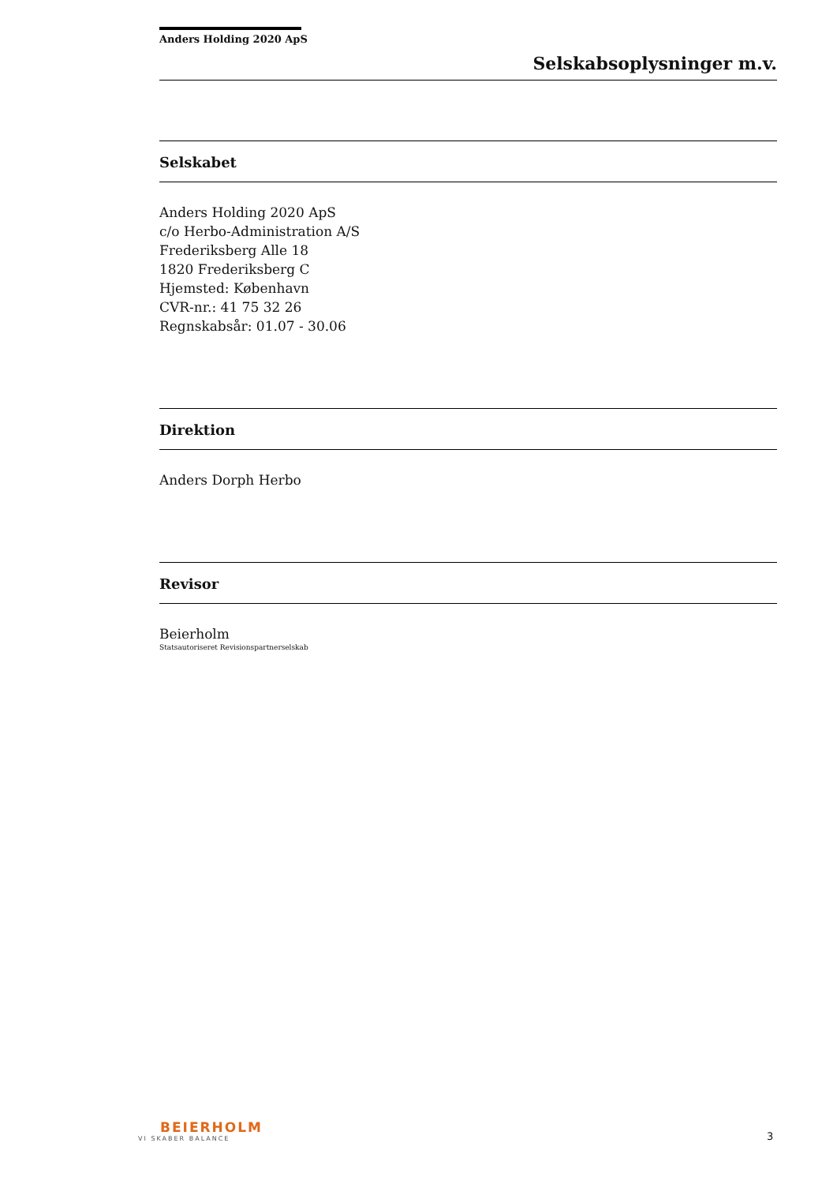Anders Holding 2020 ApS
Selskabsoplysninger m.v.
Selskabet
Anders Holding 2020 ApS
c/o Herbo-Administration A/S
Frederiksberg Alle 18
1820 Frederiksberg C
Hjemsted: København
CVR-nr.: 41 75 32 26
Regnskabsår: 01.07 - 30.06
Direktion
Anders Dorph Herbo
Revisor
Beierholm
Statsautoriseret Revisionspartnerselskab
BEIERHOLM
VI SKABER BALANCE
3